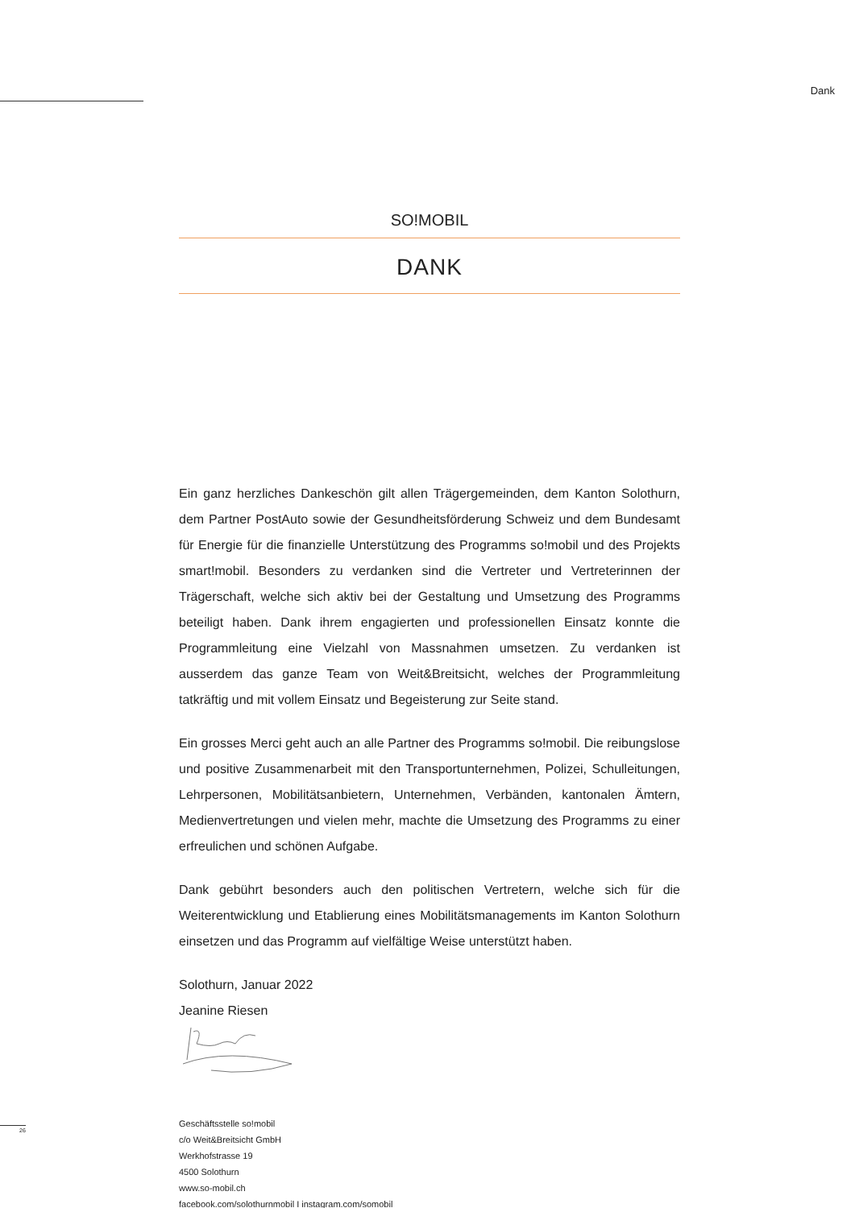Dank
SO!MOBIL
DANK
Ein ganz herzliches Dankeschön gilt allen Trägergemeinden, dem Kanton Solothurn, dem Partner PostAuto sowie der Gesundheitsförderung Schweiz und dem Bundesamt für Energie für die finanzielle Unterstützung des Programms so!mobil und des Projekts smart!mobil. Besonders zu verdanken sind die Vertreter und Vertreterinnen der Trägerschaft, welche sich aktiv bei der Gestaltung und Umsetzung des Programms beteiligt haben. Dank ihrem engagierten und professionellen Einsatz konnte die Programmleitung eine Vielzahl von Massnahmen umsetzen. Zu verdanken ist ausserdem das ganze Team von Weit&Breitsicht, welches der Programmleitung tatkräftig und mit vollem Einsatz und Begeisterung zur Seite stand.
Ein grosses Merci geht auch an alle Partner des Programms so!mobil. Die reibungslose und positive Zusammenarbeit mit den Transportunternehmen, Polizei, Schulleitungen, Lehrpersonen, Mobilitätsanbietern, Unternehmen, Verbänden, kantonalen Ämtern, Medienvertretungen und vielen mehr, machte die Umsetzung des Programms zu einer erfreulichen und schönen Aufgabe.
Dank gebührt besonders auch den politischen Vertretern, welche sich für die Weiterentwicklung und Etablierung eines Mobilitätsmanagements im Kanton Solothurn einsetzen und das Programm auf vielfältige Weise unterstützt haben.
Solothurn, Januar 2022
Jeanine Riesen
Geschäftsstelle so!mobil
c/o Weit&Breitsicht GmbH
Werkhofstrasse 19
4500 Solothurn
www.so-mobil.ch
facebook.com/solothurnmobil I instagram.com/somobil
26